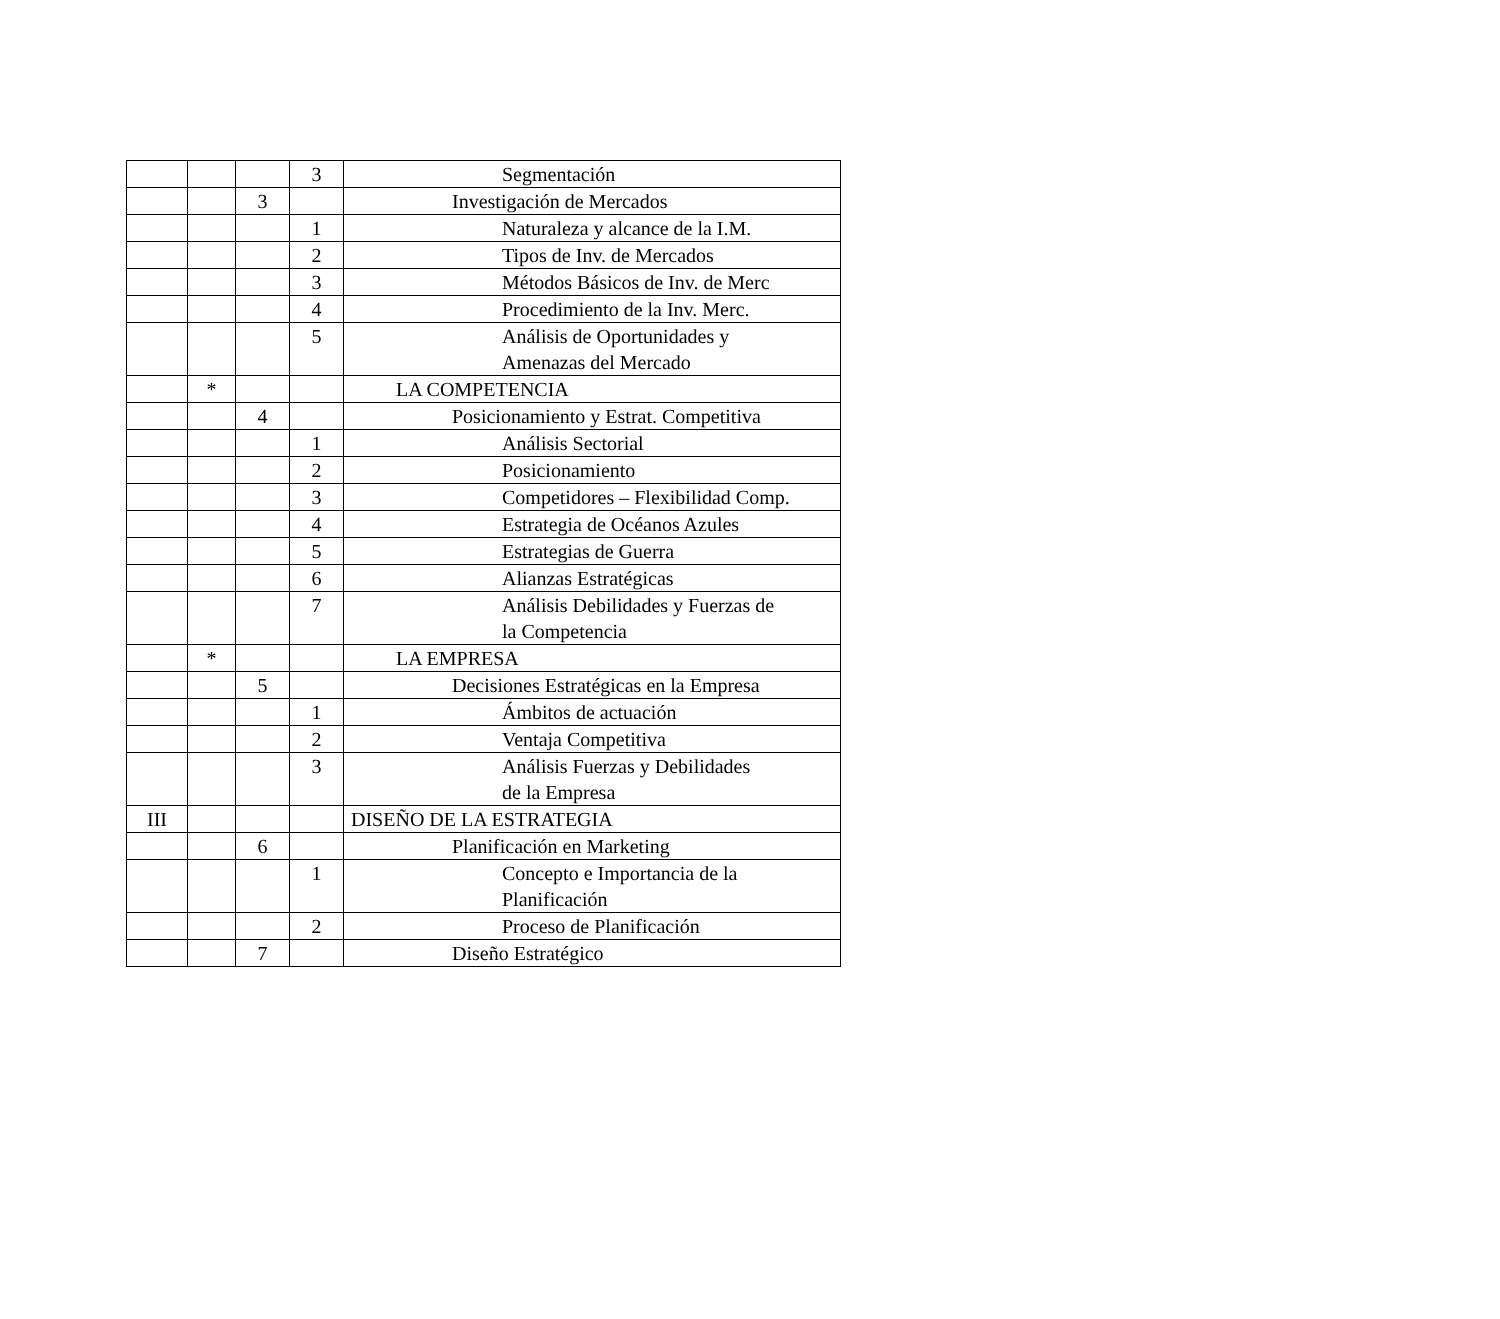| | | | 3 | Segmentación |
| | | 3 | | Investigación de Mercados |
| | | | 1 | Naturaleza y alcance de la I.M. |
| | | | 2 | Tipos de Inv. de Mercados |
| | | | 3 | Métodos Básicos de Inv. de Merc |
| | | | 4 | Procedimiento de la Inv. Merc. |
| | | | 5 | Análisis de Oportunidades y Amenazas del Mercado |
| | * | | | LA COMPETENCIA |
| | | 4 | | Posicionamiento y Estrat. Competitiva |
| | | | 1 | Análisis Sectorial |
| | | | 2 | Posicionamiento |
| | | | 3 | Competidores – Flexibilidad Comp. |
| | | | 4 | Estrategia de Océanos Azules |
| | | | 5 | Estrategias de Guerra |
| | | | 6 | Alianzas Estratégicas |
| | | | 7 | Análisis Debilidades y Fuerzas de la Competencia |
| | * | | | LA EMPRESA |
| | | 5 | | Decisiones Estratégicas en la Empresa |
| | | | 1 | Ámbitos de actuación |
| | | | 2 | Ventaja Competitiva |
| | | | 3 | Análisis Fuerzas y Debilidades de la Empresa |
| III | | | | DISEÑO DE LA ESTRATEGIA |
| | | 6 | | Planificación en Marketing |
| | | | 1 | Concepto e Importancia de la Planificación |
| | | | 2 | Proceso de Planificación |
| | | 7 | | Diseño Estratégico |